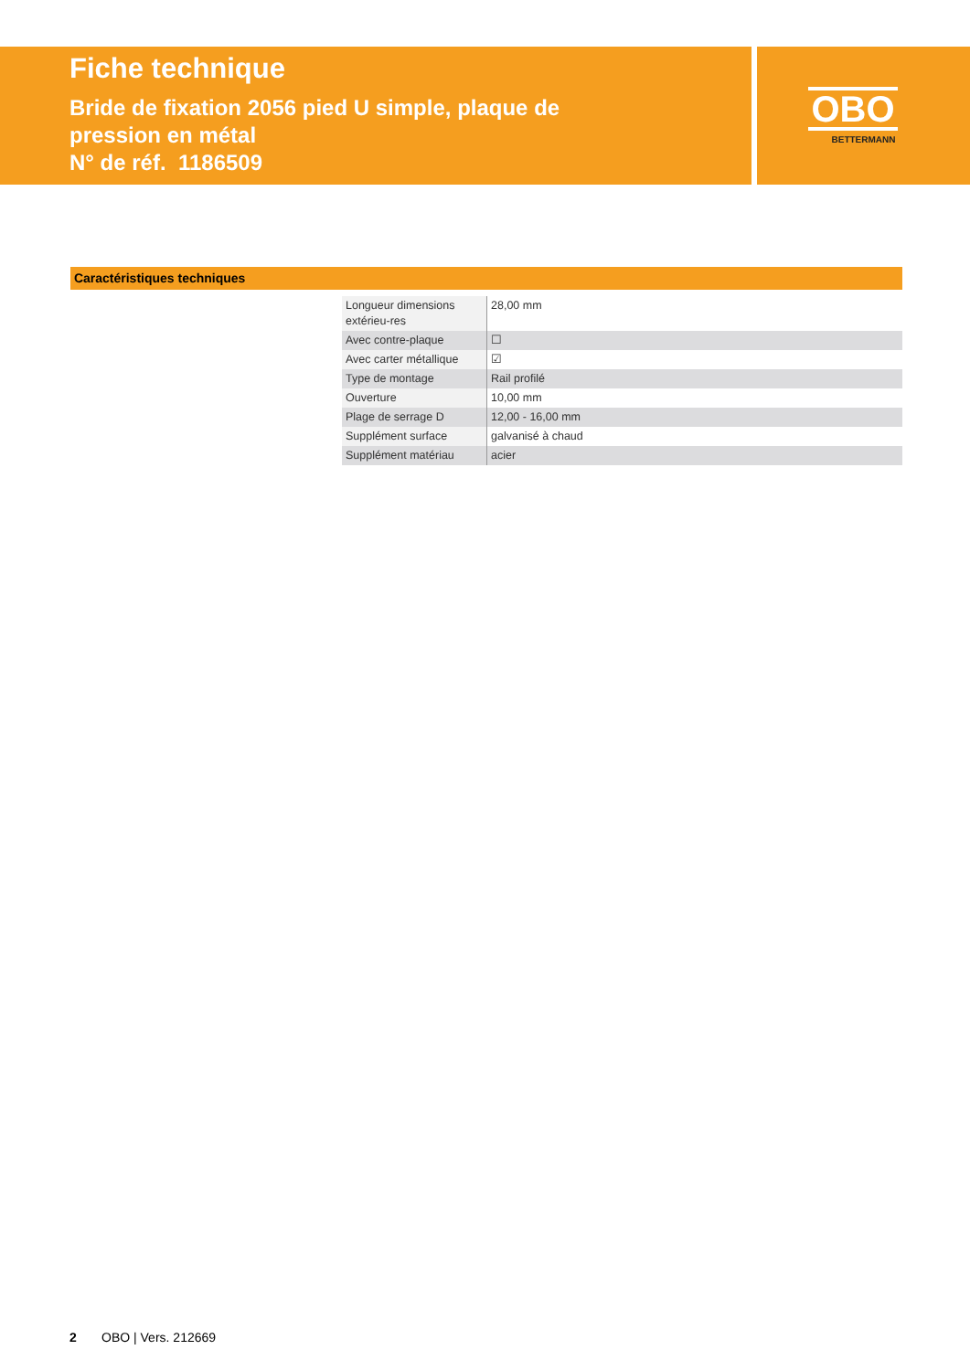Fiche technique
Bride de fixation 2056 pied U simple, plaque de
pression en métal
N° de réf. 1186509
OBO
BETTERMANN
Caractéristiques techniques
| Longueur dimensions extérieu-res | 28,00 mm |
| Avec contre-plaque | ☐ |
| Avec carter métallique | ☑ |
| Type de montage | Rail profilé |
| Ouverture | 10,00 mm |
| Plage de serrage D | 12,00 - 16,00 mm |
| Supplément surface | galvanisé à chaud |
| Supplément matériau | acier |
2 OBO | Vers. 212669